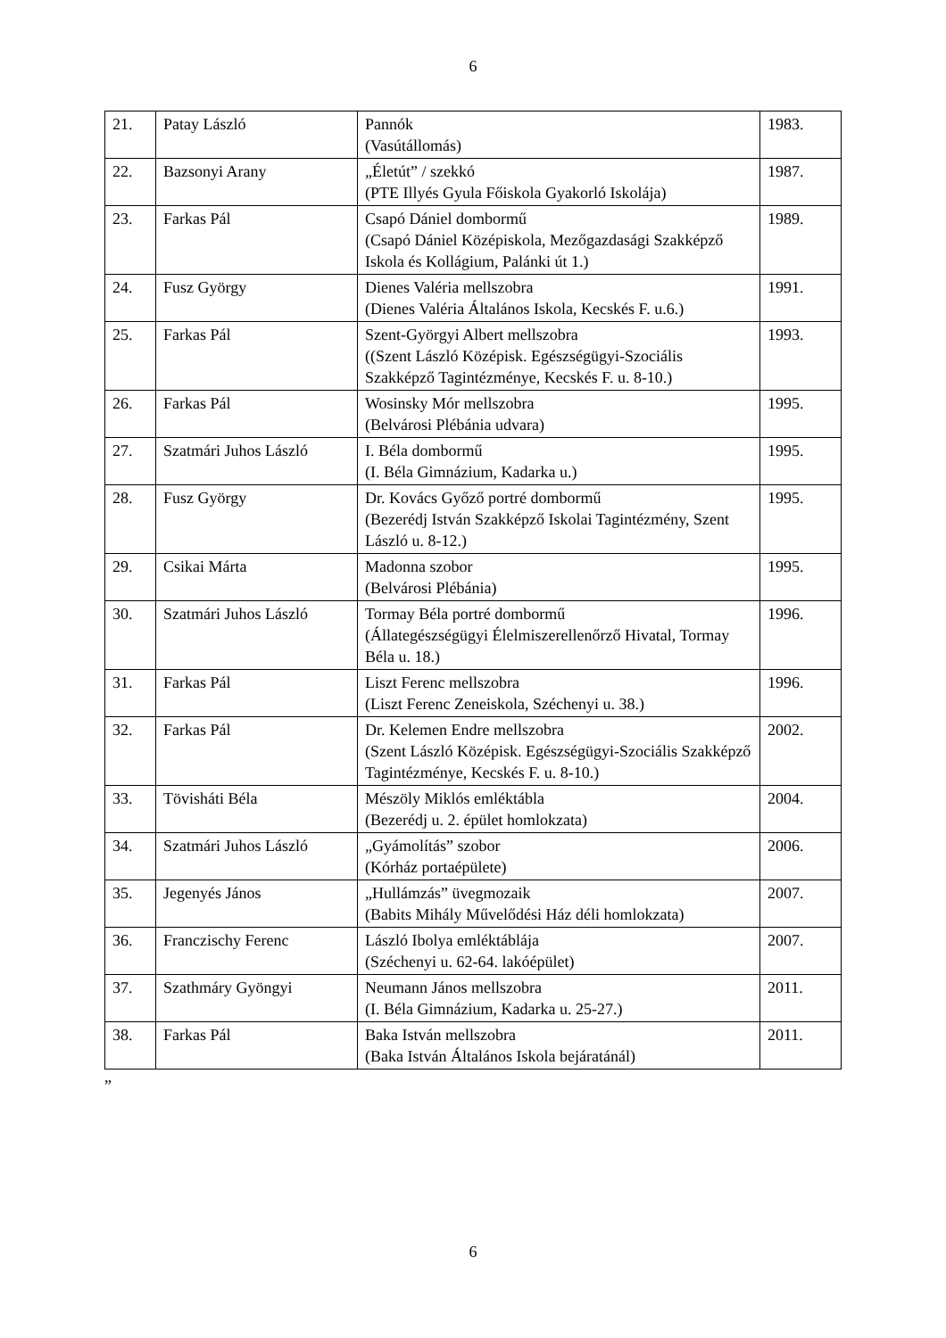6
| 21. | Patay László | Pannók (Vasútállomás) | 1983. |
| 22. | Bazsonyi Arany | „Életút” / szekkó (PTE Illyés Gyula Főiskola Gyakorló Iskolája) | 1987. |
| 23. | Farkas Pál | Csapó Dániel dombormű (Csapó Dániel Középiskola, Mezőgazdasági Szakképző Iskola és Kollágium, Palánki út 1.) | 1989. |
| 24. | Fusz György | Dienes Valéria mellszobra (Dienes Valéria Általános Iskola, Kecskés F. u.6.) | 1991. |
| 25. | Farkas Pál | Szent-Györgyi Albert mellszobra ((Szent László Középisk. Egészségügyi-Szociális Szakképző Tagintézménye, Kecskés F. u. 8-10.) | 1993. |
| 26. | Farkas Pál | Wosinsky Mór mellszobra (Belvárosi Plébánia udvara) | 1995. |
| 27. | Szatmári Juhos László | I. Béla dombormű (I. Béla Gimnázium, Kadarka u.) | 1995. |
| 28. | Fusz György | Dr. Kovács Győző portré dombormű (Bezerédj István Szakképző Iskolai Tagintézmény, Szent László u. 8-12.) | 1995. |
| 29. | Csikai Márta | Madonna szobor (Belvárosi Plébánia) | 1995. |
| 30. | Szatmári Juhos László | Tormay Béla portré dombormű (Állategészségügyi Élelmiszerellenőrző Hivatal, Tormay Béla u. 18.) | 1996. |
| 31. | Farkas Pál | Liszt Ferenc mellszobra (Liszt Ferenc Zeneiskola, Széchenyi u. 38.) | 1996. |
| 32. | Farkas Pál | Dr. Kelemen Endre mellszobra (Szent László Középisk. Egészségügyi-Szociális Szakképző Tagintézménye, Kecskés F. u. 8-10.) | 2002. |
| 33. | Tövisháti Béla | Mészöly Miklós emléktábla (Bezerédj u. 2. épület homlokzata) | 2004. |
| 34. | Szatmári Juhos László | „Gyámolítás” szobor (Kórház portaépülete) | 2006. |
| 35. | Jegenyés János | „Hullámzás” üvegmozaik (Babits Mihály Művelődési Ház déli homlokzata) | 2007. |
| 36. | Franczischy Ferenc | László Ibolya emléktáblája (Széchenyi u. 62-64. lakóépület) | 2007. |
| 37. | Szathmáry Gyöngyi | Neumann János mellszobra (I. Béla Gimnázium, Kadarka u. 25-27.) | 2011. |
| 38. | Farkas Pál | Baka István mellszobra (Baka István Általános Iskola bejáratánál) | 2011. |
”
6